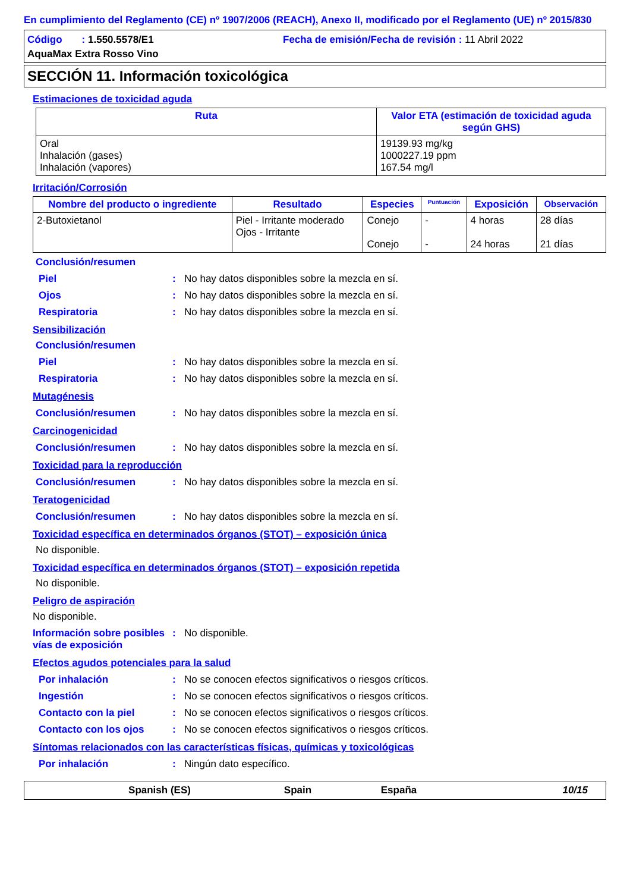En cumplimiento del Reglamento (CE) nº 1907/2006 (REACH), Anexo II, modificado por el Reglamento (UE) nº 2015/830
Código : 1.550.5578/E1
Fecha de emisión/Fecha de revisión : 11 Abril 2022
AquaMax Extra Rosso Vino
SECCIÓN 11. Información toxicológica
Estimaciones de toxicidad aguda
| Ruta | Valor ETA (estimación de toxicidad aguda según GHS) |
| --- | --- |
| Oral Inhalación (gases) Inhalación (vapores) | 19139.93 mg/kg 1000227.19 ppm 167.54 mg/l |
Irritación/Corrosión
| Nombre del producto o ingrediente | Resultado | Especies | Puntuación | Exposición | Observación |
| --- | --- | --- | --- | --- | --- |
| 2-Butoxietanol | Piel - Irritante moderado Ojos - Irritante | Conejo Conejo | - - | 4 horas 24 horas | 28 días 21 días |
Conclusión/resumen
Piel : No hay datos disponibles sobre la mezcla en sí.
Ojos : No hay datos disponibles sobre la mezcla en sí.
Respiratoria : No hay datos disponibles sobre la mezcla en sí.
Sensibilización
Conclusión/resumen
Piel : No hay datos disponibles sobre la mezcla en sí.
Respiratoria : No hay datos disponibles sobre la mezcla en sí.
Mutagénesis
Conclusión/resumen : No hay datos disponibles sobre la mezcla en sí.
Carcinogenicidad
Conclusión/resumen : No hay datos disponibles sobre la mezcla en sí.
Toxicidad para la reproducción
Conclusión/resumen : No hay datos disponibles sobre la mezcla en sí.
Teratogenicidad
Conclusión/resumen : No hay datos disponibles sobre la mezcla en sí.
Toxicidad específica en determinados órganos (STOT) – exposición única
No disponible.
Toxicidad específica en determinados órganos (STOT) – exposición repetida
No disponible.
Peligro de aspiración
No disponible.
Información sobre posibles vías de exposición
: No disponible.
Efectos agudos potenciales para la salud
Por inhalación : No se conocen efectos significativos o riesgos críticos.
Ingestión : No se conocen efectos significativos o riesgos críticos.
Contacto con la piel : No se conocen efectos significativos o riesgos críticos.
Contacto con los ojos : No se conocen efectos significativos o riesgos críticos.
Síntomas relacionados con las características físicas, químicas y toxicológicas
Por inhalación : Ningún dato específico.
Spanish (ES) Spain España 10/15